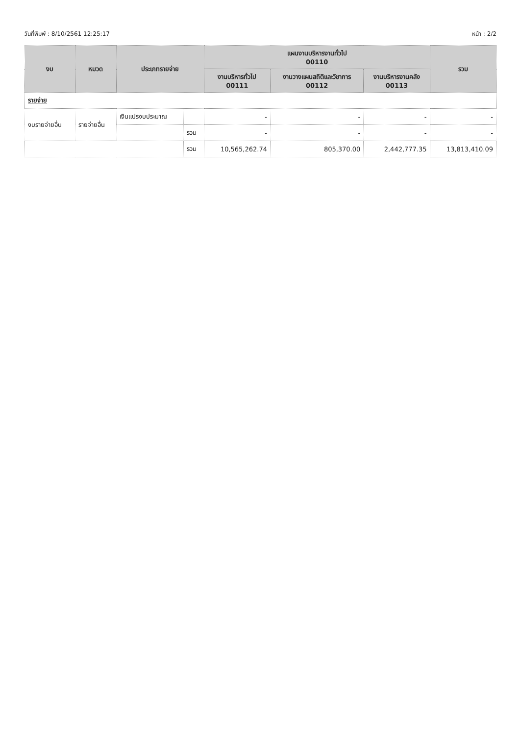วันที่พิมพ์ : 8/10/2561 12:25:17 หน้า : 2/2
| งบ | หมวด | ประเภทรายจ่าย | | แผนงานบริหารงานทั่วไป 00110 | | | รวม |
| --- | --- | --- | --- | --- | --- | --- | --- |
| | | | | งานบริหารทั่วไป 00111 | งานวางแผนสถิติและวิชาการ 00112 | งานบริหารงานคลัง 00113 | |
| รายจ่าย | | | | | | | |
| งบรายจ่ายอื่น | รายจ่ายอื่น | เงินแปรงบประมาณ | | - | - | - | - |
| | | | รวม | - | - | - | - |
| | | | รวม | 10,565,262.74 | 805,370.00 | 2,442,777.35 | 13,813,410.09 |